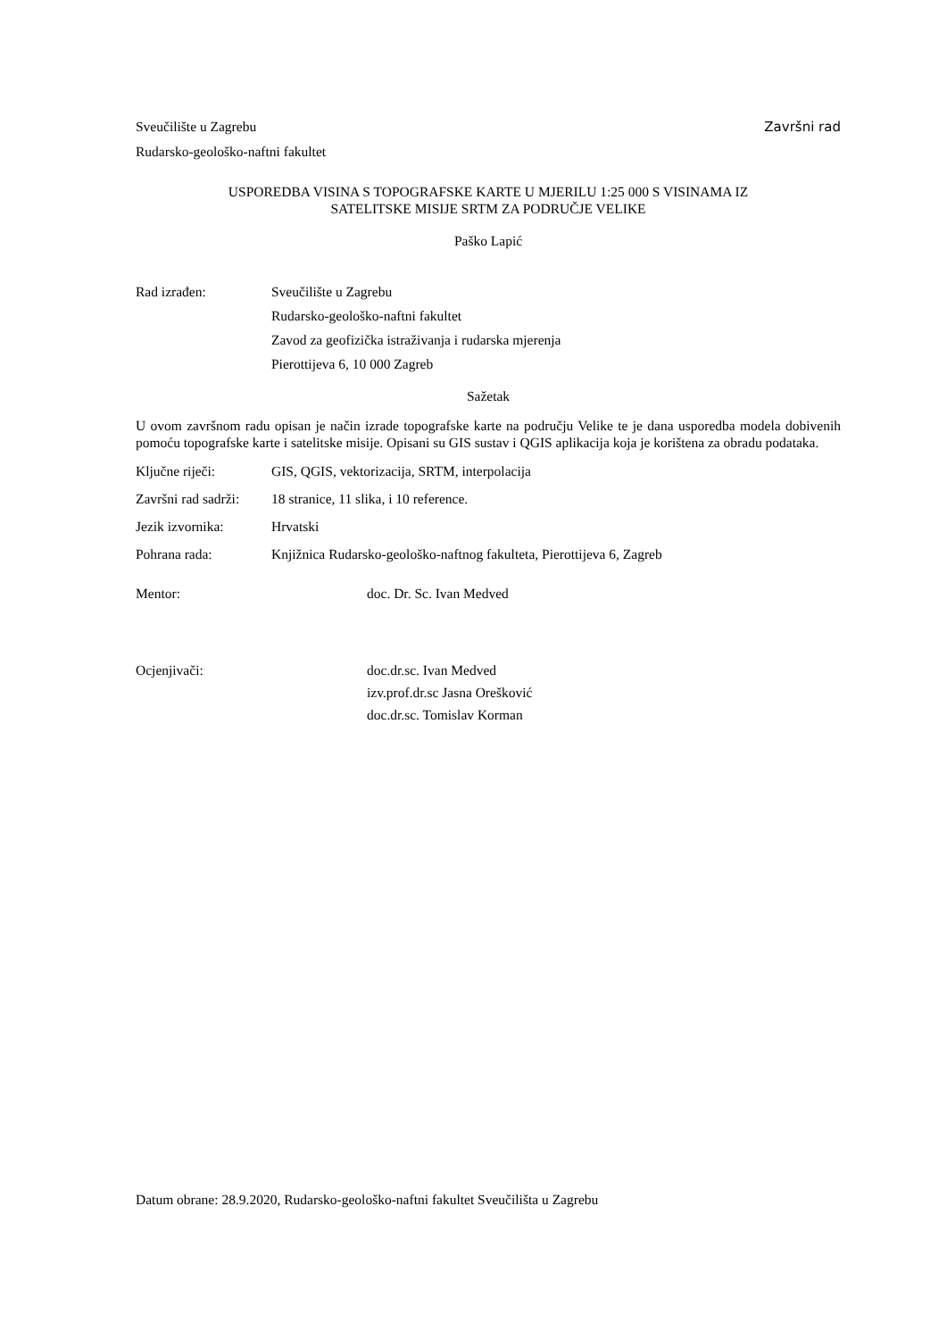Sveučilište u Zagrebu Završni rad
Rudarsko-geološko-naftni fakultet
USPOREDBA VISINA S TOPOGRAFSKE KARTE U MJERILU 1:25 000 S VISINAMA IZ
SATELITSKE MISIJE SRTM ZA PODRUČJE VELIKE
Paško Lapić
Rad izrađen: Sveučilište u Zagrebu
Rudarsko-geološko-naftni fakultet
Zavod za geofizička istraživanja i rudarska mjerenja
Pierottijeva 6, 10 000 Zagreb
Sažetak
U ovom završnom radu opisan je način izrade topografske karte na području Velike te je dana usporedba modela dobivenih pomoću topografske karte i satelitske misije. Opisani su GIS sustav i QGIS aplikacija koja je korištena za obradu podataka.
Ključne riječi: GIS, QGIS, vektorizacija, SRTM, interpolacija
Završni rad sadrži: 18 stranice, 11 slika, i 10 reference.
Jezik izvornika: Hrvatski
Pohrana rada: Knjižnica Rudarsko-geološko-naftnog fakulteta, Pierottijeva 6, Zagreb
Mentor: doc. Dr. Sc. Ivan Medved
Ocjenjivači: doc.dr.sc. Ivan Medved
izv.prof.dr.sc Jasna Orešković
doc.dr.sc. Tomislav Korman
Datum obrane: 28.9.2020, Rudarsko-geološko-naftni fakultet Sveučilišta u Zagrebu